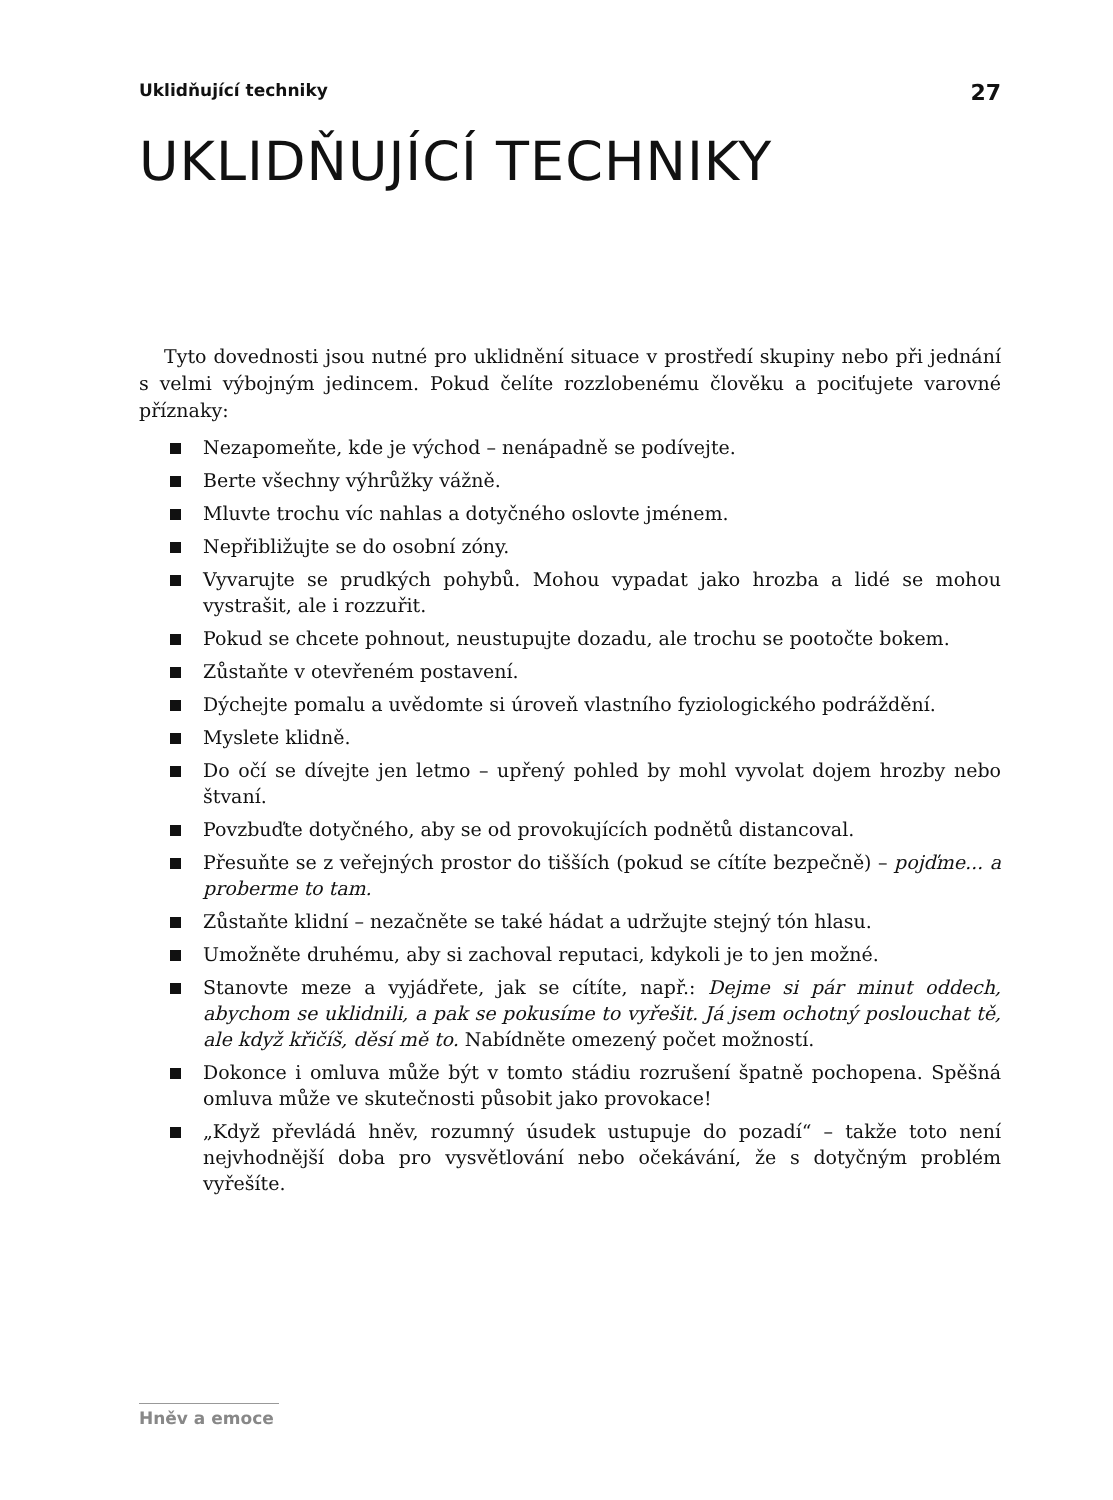Uklidňující techniky 27
UKLIDŇUJÍCÍ TECHNIKY
Tyto dovednosti jsou nutné pro uklidnění situace v prostředí skupiny nebo při jednání s velmi výbojným jedincem. Pokud čelíte rozzlobenému člověku a pociťujete varovné příznaky:
Nezapomeňte, kde je východ – nenápadně se podívejte.
Berte všechny výhrůžky vážně.
Mluvte trochu víc nahlas a dotyčného oslovte jménem.
Nepřibližujte se do osobní zóny.
Vyvarujte se prudkých pohybů. Mohou vypadat jako hrozba a lidé se mohou vystrašit, ale i rozzuřit.
Pokud se chcete pohnout, neustupujte dozadu, ale trochu se pootočte bokem.
Zůstaňte v otevřeném postavení.
Dýchejte pomalu a uvědomte si úroveň vlastního fyziologického podráždění.
Myslete klidně.
Do očí se dívejte jen letmo – upřený pohled by mohl vyvolat dojem hrozby nebo štvaní.
Povzbuďte dotyčného, aby se od provokujících podnětů distancoval.
Přesuňte se z veřejných prostor do tišších (pokud se cítíte bezpečně) – pojďme... a proberme to tam.
Zůstaňte klidní – nezačněte se také hádat a udržujte stejný tón hlasu.
Umožněte druhému, aby si zachoval reputaci, kdykoli je to jen možné.
Stanovte meze a vyjádřete, jak se cítíte, např.: Dejme si pár minut oddech, abychom se uklidnili, a pak se pokusíme to vyřešit. Já jsem ochotný poslouchat tě, ale když křičíš, děsí mě to. Nabídněte omezený počet možností.
Dokonce i omluva může být v tomto stádiu rozrušení špatně pochopena. Spěšná omluva může ve skutečnosti působit jako provokace!
„Když převládá hněv, rozumný úsudek ustupuje do pozadí“ – takže toto není nejvhodnější doba pro vysvětlování nebo očekávání, že s dotyčným problém vyřešíte.
Hněv a emoce